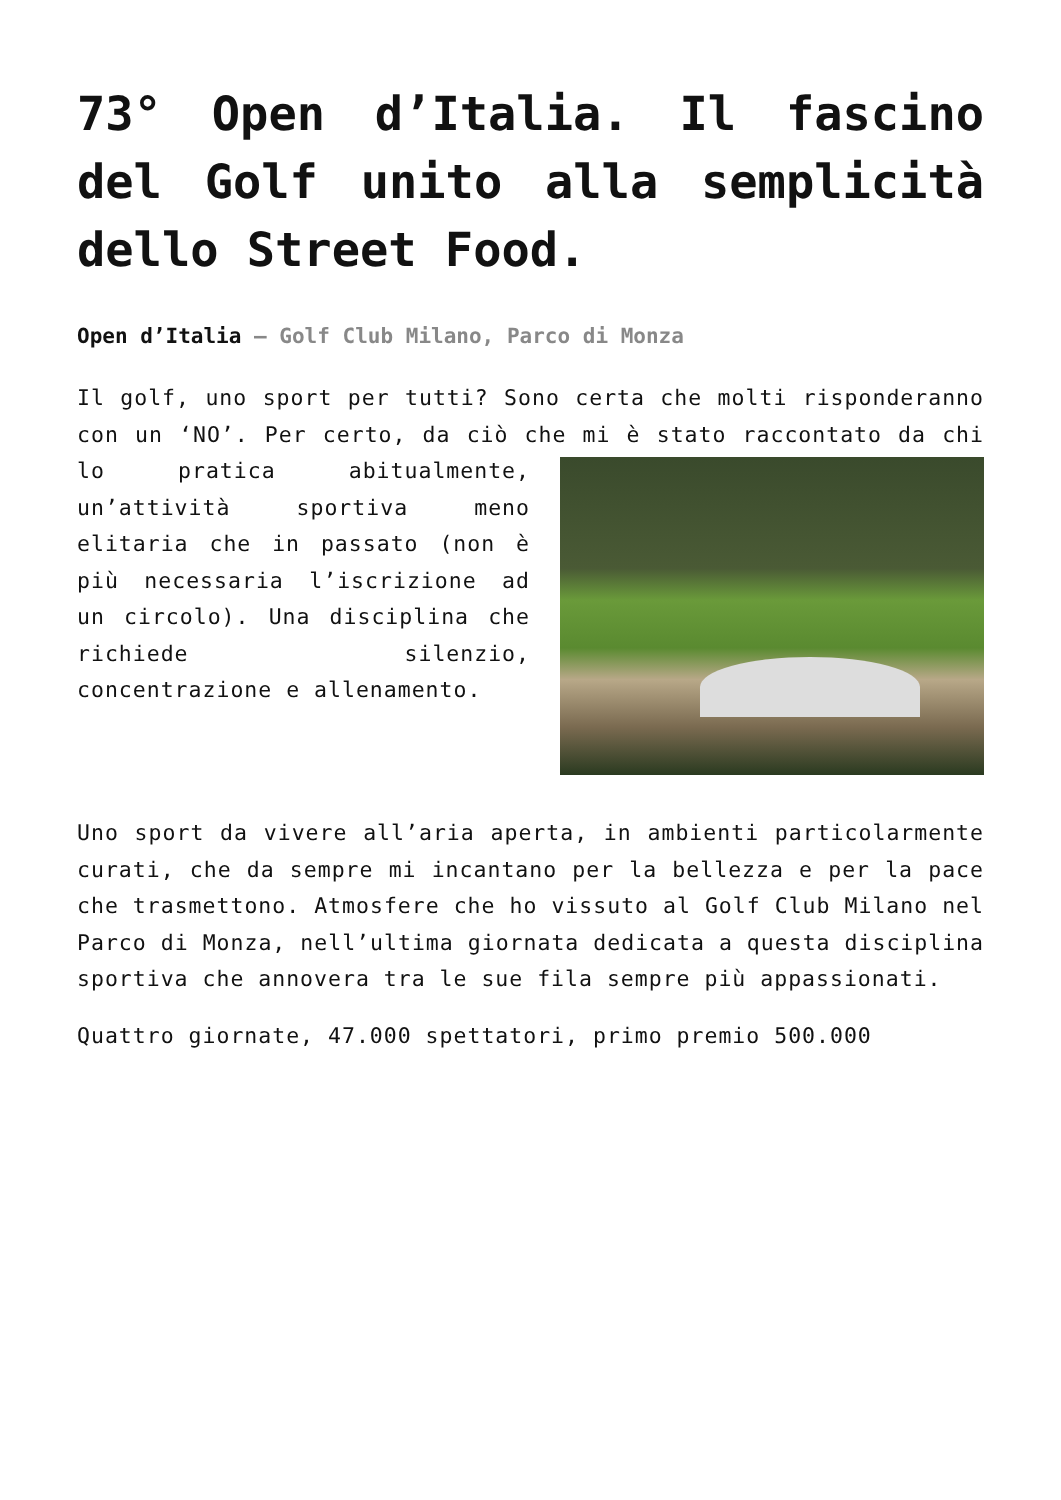73° Open d’Italia. Il fascino del Golf unito alla semplicità dello Street Food.
Open d’Italia – Golf Club Milano, Parco di Monza
Il golf, uno sport per tutti? Sono certa che molti risponderanno con un ‘NO’. Per certo, da ciò che mi è stato raccontato da chi lo pratica abitualmente, un’attività sportiva meno elitaria che in passato (non è più necessaria l’iscrizione ad un circolo). Una disciplina che richiede silenzio, concentrazione e allenamento.
Uno sport da vivere all’aria aperta, in ambienti particolarmente curati, che da sempre mi incantano per la bellezza e per la pace che trasmettono. Atmosfere che ho vissuto al Golf Club Milano nel Parco di Monza, nell’ultima giornata dedicata a questa disciplina sportiva che annovera tra le sue fila sempre più appassionati.
Quattro giornate, 47.000 spettatori, primo premio 500.000